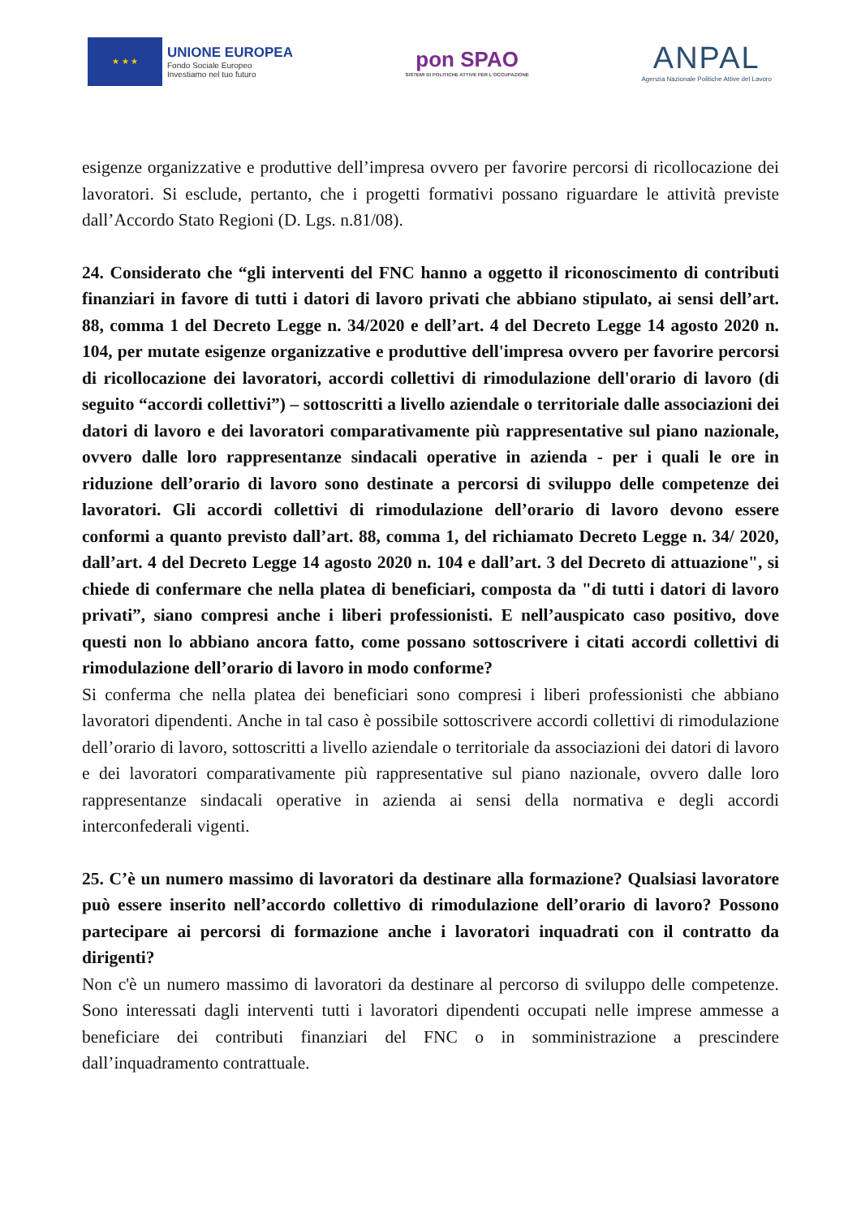★ ★ ★
UNIONE EUROPEA
Fondo Sociale Europeo
Investiamo nel tuo futuro
pon SPAO
SISTEMI DI POLITICHE ATTIVE PER L'OCCUPAZIONE
ANPAL
Agenzia Nazionale Politiche Attive del Lavoro
esigenze organizzative e produttive dell’impresa ovvero per favorire percorsi di ricollocazione dei lavoratori. Si esclude, pertanto, che i progetti formativi possano riguardare le attività previste dall’Accordo Stato Regioni (D. Lgs. n.81/08).
24. Considerato che “gli interventi del FNC hanno a oggetto il riconoscimento di contributi finanziari in favore di tutti i datori di lavoro privati che abbiano stipulato, ai sensi dell’art. 88, comma 1 del Decreto Legge n. 34/2020 e dell’art. 4 del Decreto Legge 14 agosto 2020 n. 104, per mutate esigenze organizzative e produttive dell'impresa ovvero per favorire percorsi di ricollocazione dei lavoratori, accordi collettivi di rimodulazione dell'orario di lavoro (di seguito “accordi collettivi”) – sottoscritti a livello aziendale o territoriale dalle associazioni dei datori di lavoro e dei lavoratori comparativamente più rappresentative sul piano nazionale, ovvero dalle loro rappresentanze sindacali operative in azienda - per i quali le ore in riduzione dell’orario di lavoro sono destinate a percorsi di sviluppo delle competenze dei lavoratori. Gli accordi collettivi di rimodulazione dell’orario di lavoro devono essere conformi a quanto previsto dall’art. 88, comma 1, del richiamato Decreto Legge n. 34/ 2020, dall’art. 4 del Decreto Legge 14 agosto 2020 n. 104 e dall’art. 3 del Decreto di attuazione", si chiede di confermare che nella platea di beneficiari, composta da "di tutti i datori di lavoro privati”, siano compresi anche i liberi professionisti. E nell’auspicato caso positivo, dove questi non lo abbiano ancora fatto, come possano sottoscrivere i citati accordi collettivi di rimodulazione dell’orario di lavoro in modo conforme?
Si conferma che nella platea dei beneficiari sono compresi i liberi professionisti che abbiano lavoratori dipendenti. Anche in tal caso è possibile sottoscrivere accordi collettivi di rimodulazione dell’orario di lavoro, sottoscritti a livello aziendale o territoriale da associazioni dei datori di lavoro e dei lavoratori comparativamente più rappresentative sul piano nazionale, ovvero dalle loro rappresentanze sindacali operative in azienda ai sensi della normativa e degli accordi interconfederali vigenti.
25. C’è un numero massimo di lavoratori da destinare alla formazione? Qualsiasi lavoratore può essere inserito nell’accordo collettivo di rimodulazione dell’orario di lavoro? Possono partecipare ai percorsi di formazione anche i lavoratori inquadrati con il contratto da dirigenti?
Non c'è un numero massimo di lavoratori da destinare al percorso di sviluppo delle competenze. Sono interessati dagli interventi tutti i lavoratori dipendenti occupati nelle imprese ammesse a beneficiare dei contributi finanziari del FNC o in somministrazione a prescindere dall’inquadramento contrattuale.